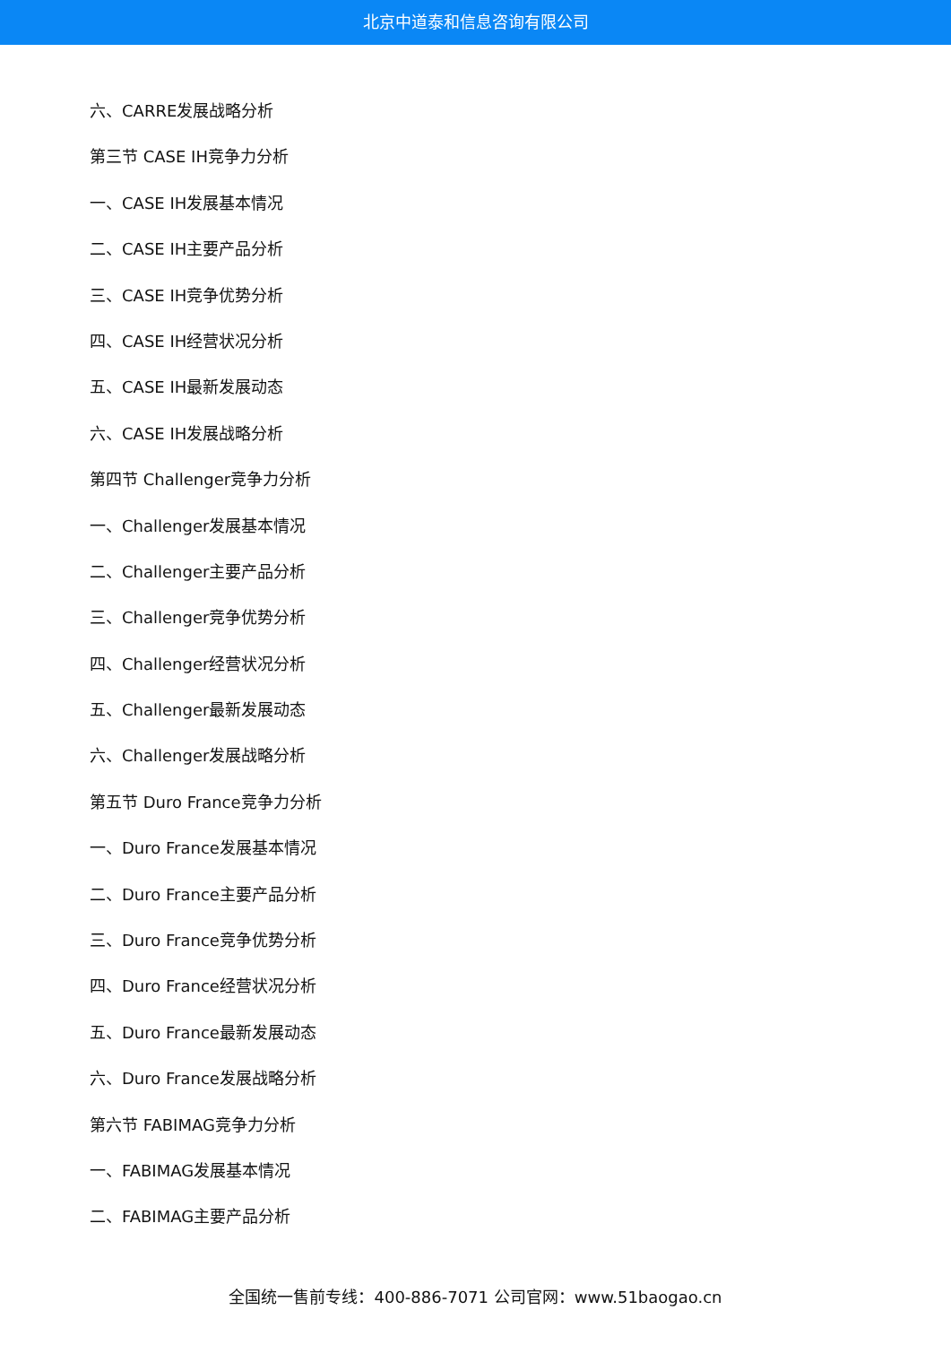北京中道泰和信息咨询有限公司
六、CARRE发展战略分析
第三节 CASE IH竞争力分析
一、CASE IH发展基本情况
二、CASE IH主要产品分析
三、CASE IH竞争优势分析
四、CASE IH经营状况分析
五、CASE IH最新发展动态
六、CASE IH发展战略分析
第四节 Challenger竞争力分析
一、Challenger发展基本情况
二、Challenger主要产品分析
三、Challenger竞争优势分析
四、Challenger经营状况分析
五、Challenger最新发展动态
六、Challenger发展战略分析
第五节 Duro France竞争力分析
一、Duro France发展基本情况
二、Duro France主要产品分析
三、Duro France竞争优势分析
四、Duro France经营状况分析
五、Duro France最新发展动态
六、Duro France发展战略分析
第六节 FABIMAG竞争力分析
一、FABIMAG发展基本情况
二、FABIMAG主要产品分析
全国统一售前专线：400-886-7071 公司官网：www.51baogao.cn